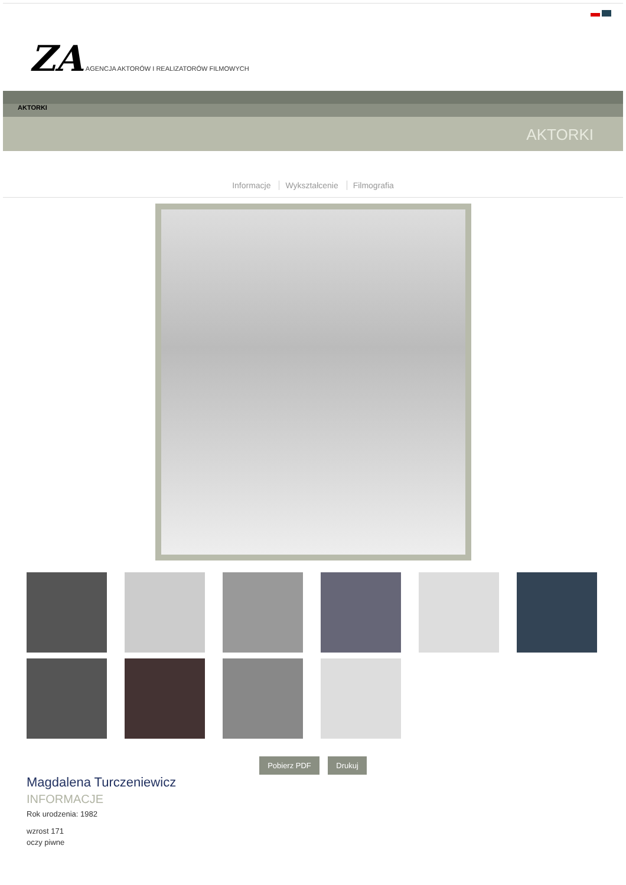ZA AGENCJA AKTORÓW I REALIZATORÓW FILMOWYCH
AKTORKI
AKTORKI
Informacje Wykształcenie Filmografia
Pobierz PDF Drukuj
Magdalena Turczeniewicz
INFORMACJE
Rok urodzenia: 1982
wzrost 171
oczy piwne